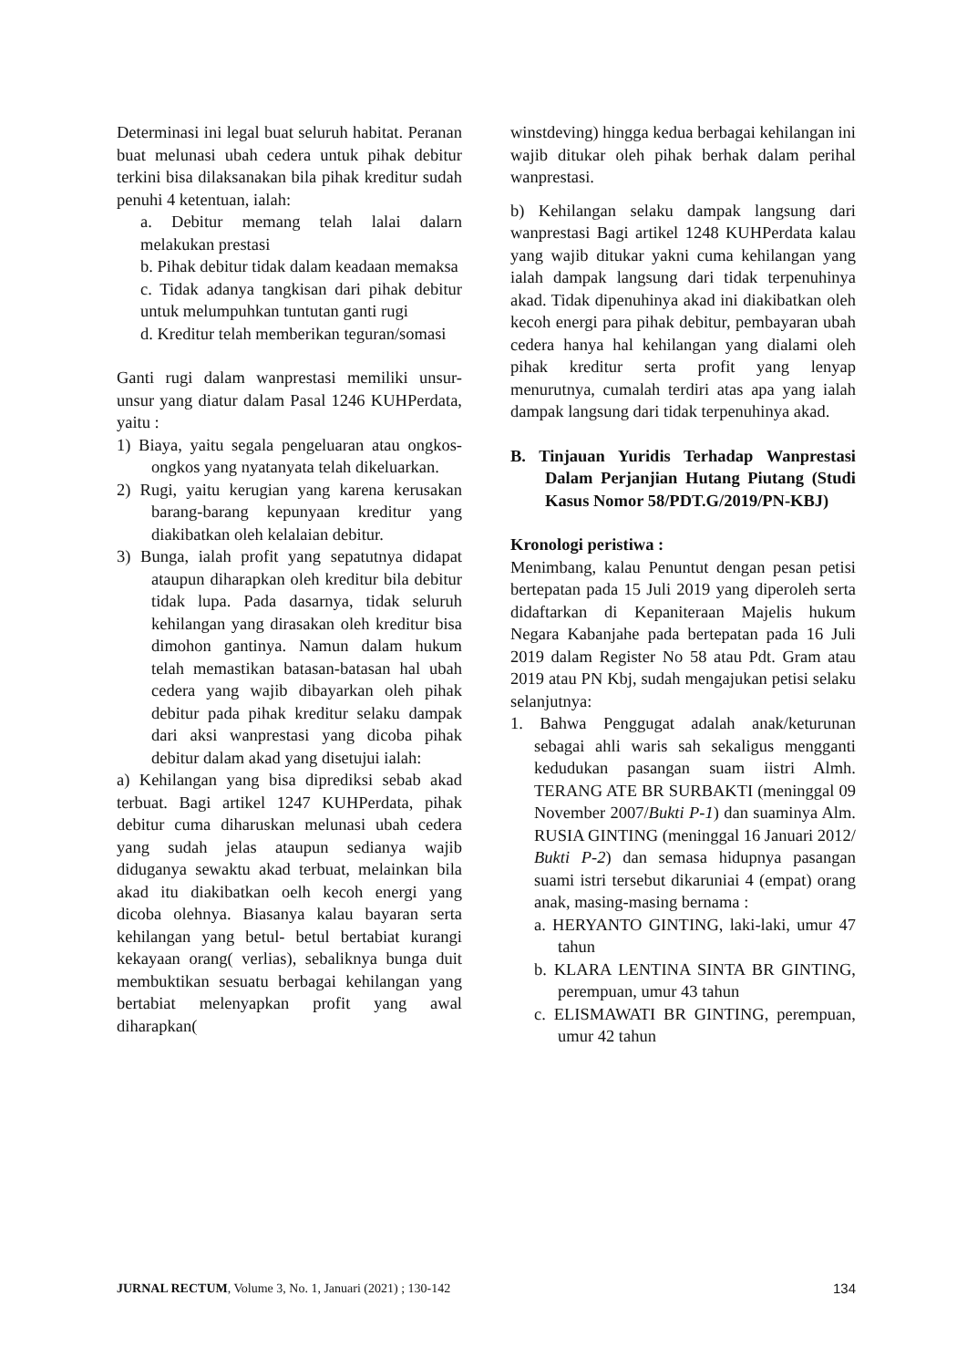Determinasi ini legal buat seluruh habitat. Peranan buat melunasi ubah cedera untuk pihak debitur terkini bisa dilaksanakan bila pihak kreditur sudah penuhi 4 ketentuan, ialah:
a. Debitur memang telah lalai dalarn melakukan prestasi
b. Pihak debitur tidak dalam keadaan memaksa
c. Tidak adanya tangkisan dari pihak debitur untuk melumpuhkan tuntutan ganti rugi
d. Kreditur telah memberikan teguran/somasi
Ganti rugi dalam wanprestasi memiliki unsur-unsur yang diatur dalam Pasal 1246 KUHPerdata, yaitu :
1) Biaya, yaitu segala pengeluaran atau ongkos-ongkos yang nyatanyata telah dikeluarkan.
2) Rugi, yaitu kerugian yang karena kerusakan barang-barang kepunyaan kreditur yang diakibatkan oleh kelalaian debitur.
3) Bunga, ialah profit yang sepatutnya didapat ataupun diharapkan oleh kreditur bila debitur tidak lupa. Pada dasarnya, tidak seluruh kehilangan yang dirasakan oleh kreditur bisa dimohon gantinya. Namun dalam hukum telah memastikan batasan-batasan hal ubah cedera yang wajib dibayarkan oleh pihak debitur pada pihak kreditur selaku dampak dari aksi wanprestasi yang dicoba pihak debitur dalam akad yang disetujui ialah:
a) Kehilangan yang bisa diprediksi sebab akad terbuat. Bagi artikel 1247 KUHPerdata, pihak debitur cuma diharuskan melunasi ubah cedera yang sudah jelas ataupun sedianya wajib diduganya sewaktu akad terbuat, melainkan bila akad itu diakibatkan oelh kecoh energi yang dicoba olehnya. Biasanya kalau bayaran serta kehilangan yang betul- betul bertabiat kurangi kekayaan orang( verlias), sebaliknya bunga duit membuktikan sesuatu berbagai kehilangan yang bertabiat melenyapkan profit yang awal diharapkan(
winstdeving) hingga kedua berbagai kehilangan ini wajib ditukar oleh pihak berhak dalam perihal wanprestasi.
b) Kehilangan selaku dampak langsung dari wanprestasi Bagi artikel 1248 KUHPerdata kalau yang wajib ditukar yakni cuma kehilangan yang ialah dampak langsung dari tidak terpenuhinya akad. Tidak dipenuhinya akad ini diakibatkan oleh kecoh energi para pihak debitur, pembayaran ubah cedera hanya hal kehilangan yang dialami oleh pihak kreditur serta profit yang lenyap menurutnya, cumalah terdiri atas apa yang ialah dampak langsung dari tidak terpenuhinya akad.
B. Tinjauan Yuridis Terhadap Wanprestasi Dalam Perjanjian Hutang Piutang (Studi Kasus Nomor 58/PDT.G/2019/PN-KBJ)
Kronologi peristiwa :
Menimbang, kalau Penuntut dengan pesan petisi bertepatan pada 15 Juli 2019 yang diperoleh serta didaftarkan di Kepaniteraan Majelis hukum Negara Kabanjahe pada bertepatan pada 16 Juli 2019 dalam Register No 58 atau Pdt. Gram atau 2019 atau PN Kbj, sudah mengajukan petisi selaku selanjutnya:
1. Bahwa Penggugat adalah anak/keturunan sebagai ahli waris sah sekaligus mengganti kedudukan pasangan suam iistri Almh. TERANG ATE BR SURBAKTI (meninggal 09 November 2007/Bukti P-1) dan suaminya Alm. RUSIA GINTING (meninggal 16 Januari 2012/ Bukti P-2) dan semasa hidupnya pasangan suami istri tersebut dikaruniai 4 (empat) orang anak, masing-masing bernama :
a. HERYANTO GINTING, laki-laki, umur 47 tahun
b. KLARA LENTINA SINTA BR GINTING, perempuan, umur 43 tahun
c. ELISMAWATI BR GINTING, perempuan, umur 42 tahun
JURNAL RECTUM, Volume 3, No. 1, Januari (2021) ; 130-142 134